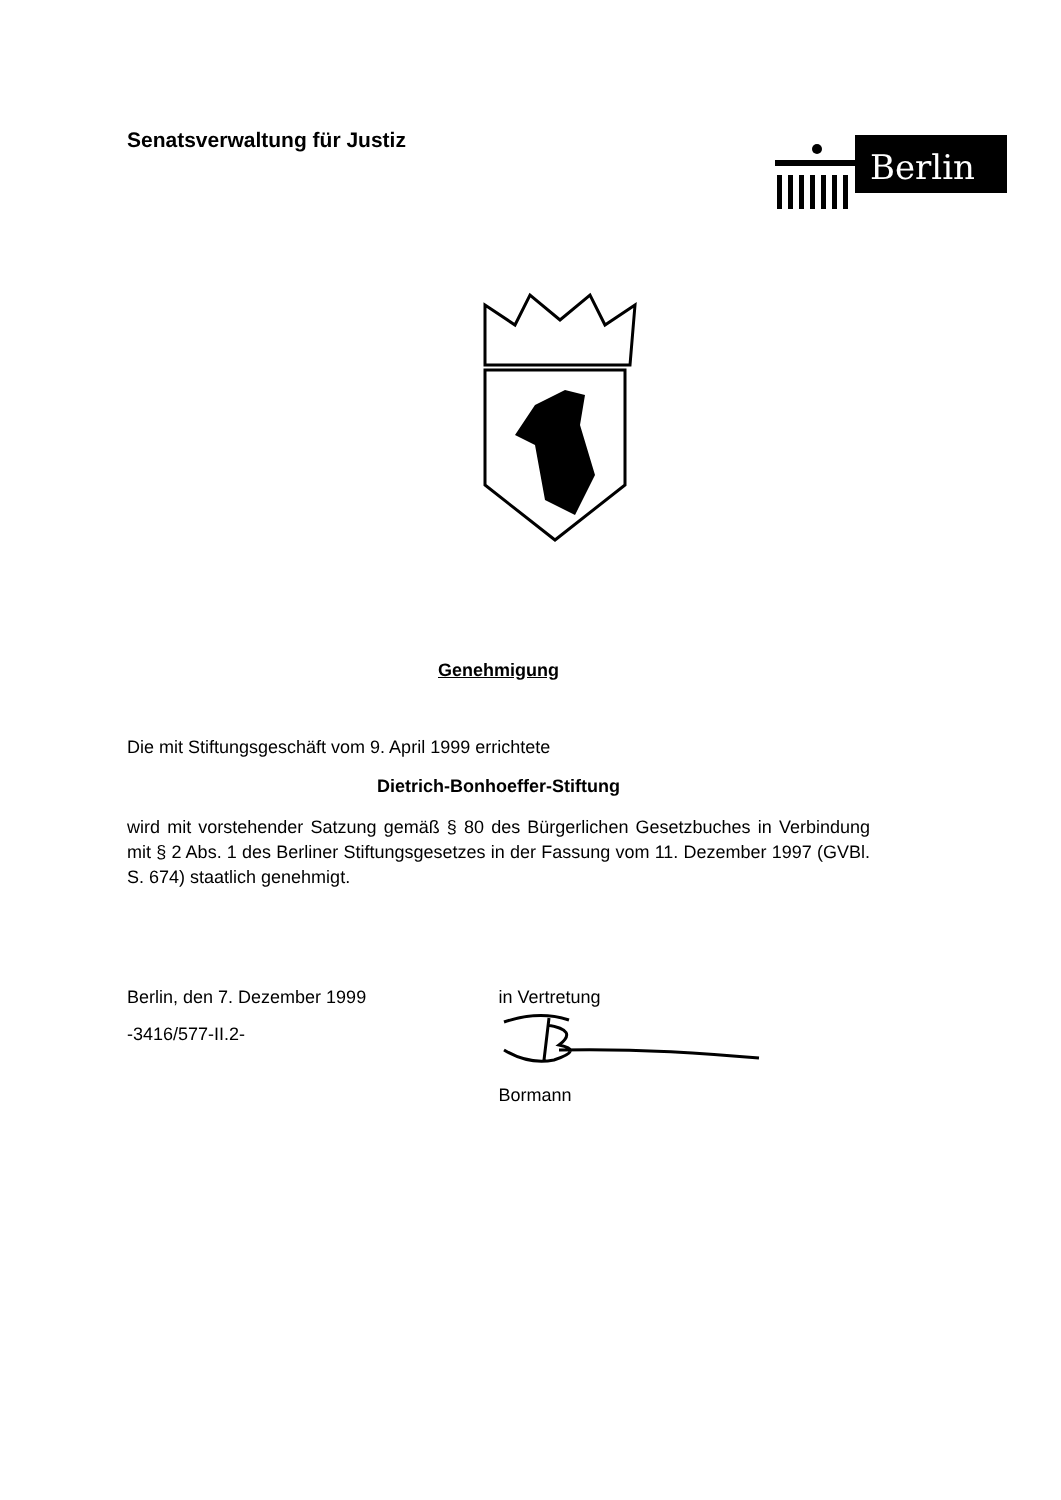Senatsverwaltung für Justiz
Berlin
Genehmigung
Die mit Stiftungsgeschäft vom 9. April 1999 errichtete
Dietrich-Bonhoeffer-Stiftung
wird mit vorstehender Satzung gemäß § 80 des Bürgerlichen Gesetzbuches in Verbindung mit § 2 Abs. 1 des Berliner Stiftungsgesetzes in der Fassung vom 11. Dezember 1997 (GVBl. S. 674) staatlich genehmigt.
Berlin, den 7. Dezember 1999
-3416/577-II.2-
in Vertretung
Bormann